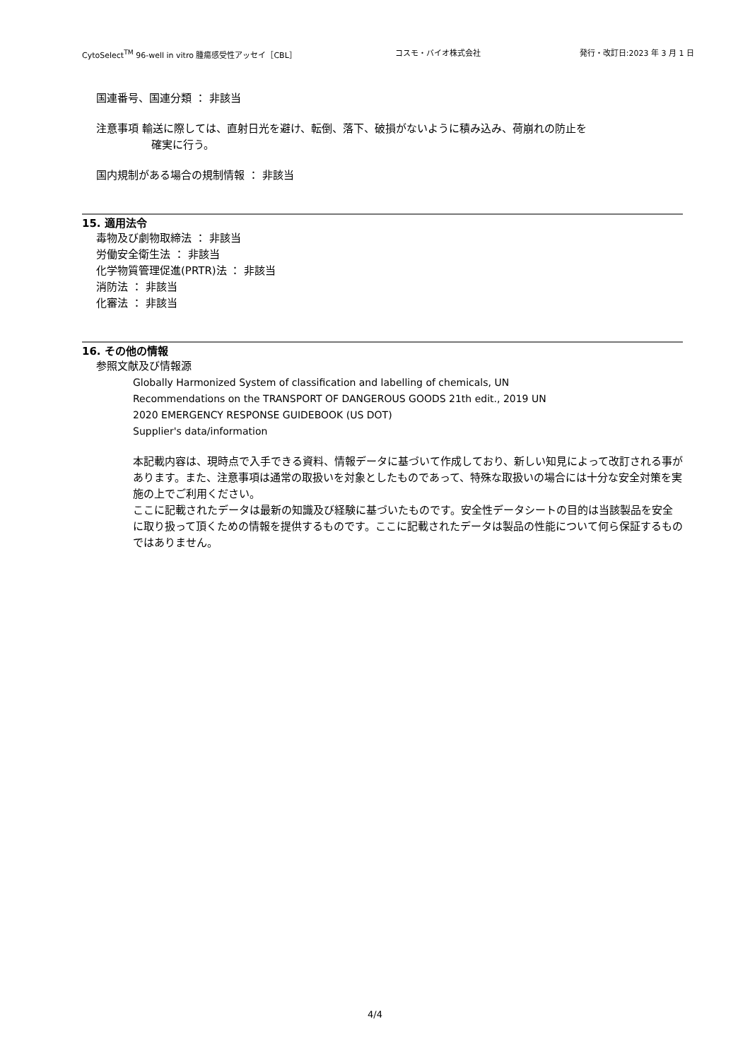CytoSelect<sup>TM</sup> 96-well in vitro 腫瘍感受性アッセイ［CBL］ コスモ・バイオ株式会社 発行・改訂日:2023 年 3 月 1 日
国連番号、国連分類 ： 非該当
注意事項 輸送に際しては、直射日光を避け、転倒、落下、破損がないように積み込み、荷崩れの防止を
確実に行う。
国内規制がある場合の規制情報 ： 非該当
15. 適用法令
毒物及び劇物取締法 ： 非該当
労働安全衛生法 ： 非該当
化学物質管理促進(PRTR)法 ： 非該当
消防法 ： 非該当
化審法 ： 非該当
16. その他の情報
参照文献及び情報源
Globally Harmonized System of classification and labelling of chemicals, UN
Recommendations on the TRANSPORT OF DANGEROUS GOODS 21th edit., 2019 UN
2020 EMERGENCY RESPONSE GUIDEBOOK (US DOT)
Supplier's data/information
本記載内容は、現時点で入手できる資料、情報データに基づいて作成しており、新しい知見によって改訂される事があります。また、注意事項は通常の取扱いを対象としたものであって、特殊な取扱いの場合には十分な安全対策を実施の上でご利用ください。
ここに記載されたデータは最新の知識及び経験に基づいたものです。安全性データシートの目的は当該製品を安全に取り扱って頂くための情報を提供するものです。ここに記載されたデータは製品の性能について何ら保証するものではありません。
4/4